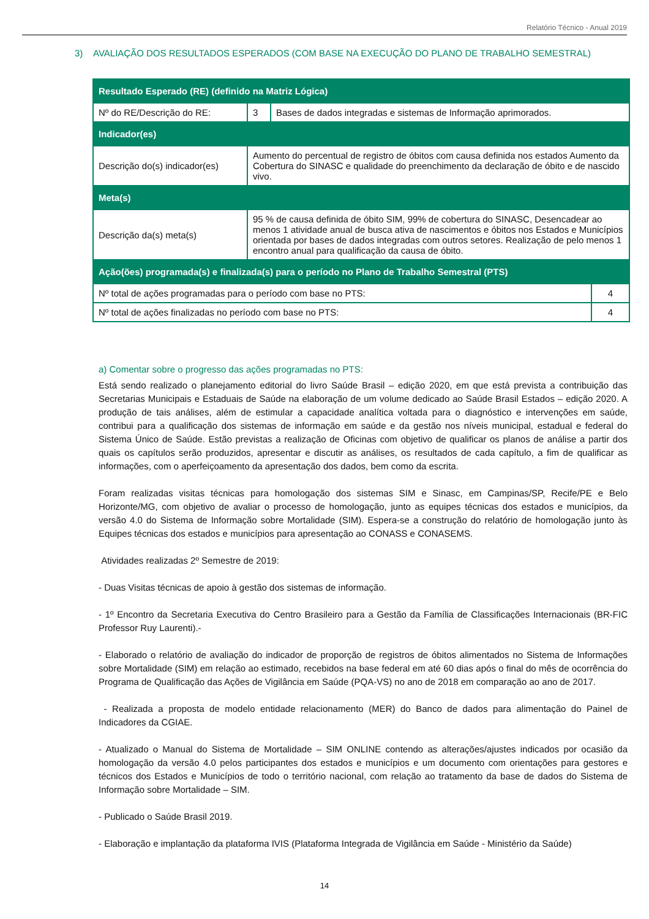Relatório Técnico - Anual 2019
3) AVALIAÇÃO DOS RESULTADOS ESPERADOS (COM BASE NA EXECUÇÃO DO PLANO DE TRABALHO SEMESTRAL)
| Resultado Esperado (RE) (definido na Matriz Lógica) | | | |
| --- | --- | --- | --- |
| Nº do RE/Descrição do RE: | 3 | Bases de dados integradas e sistemas de Informação aprimorados. | |
| Indicador(es) | | | |
| Descrição do(s) indicador(es) | Aumento do percentual de registro de óbitos com causa definida nos estados Aumento da Cobertura do SINASC e qualidade do preenchimento da declaração de óbito e de nascido vivo. | | |
| Meta(s) | | | |
| Descrição da(s) meta(s) | 95 % de causa definida de óbito SIM, 99% de cobertura do SINASC, Desencadear ao menos 1 atividade anual de busca ativa de nascimentos e óbitos nos Estados e Municípios orientada por bases de dados integradas com outros setores. Realização de pelo menos 1 encontro anual para qualificação da causa de óbito. | | |
| Ação(ões) programada(s) e finalizada(s) para o período no Plano de Trabalho Semestral (PTS) | | | |
| Nº total de ações programadas para o período com base no PTS: | | | 4 |
| Nº total de ações finalizadas no período com base no PTS: | | | 4 |
a) Comentar sobre o progresso das ações programadas no PTS:
Está sendo realizado o planejamento editorial do livro Saúde Brasil – edição 2020, em que está prevista a contribuição das Secretarias Municipais e Estaduais de Saúde na elaboração de um volume dedicado ao Saúde Brasil Estados – edição 2020. A produção de tais análises, além de estimular a capacidade analítica voltada para o diagnóstico e intervenções em saúde, contribui para a qualificação dos sistemas de informação em saúde e da gestão nos níveis municipal, estadual e federal do Sistema Único de Saúde. Estão previstas a realização de Oficinas com objetivo de qualificar os planos de análise a partir dos quais os capítulos serão produzidos, apresentar e discutir as análises, os resultados de cada capítulo, a fim de qualificar as informações, com o aperfeiçoamento da apresentação dos dados, bem como da escrita.
Foram realizadas visitas técnicas para homologação dos sistemas SIM e Sinasc, em Campinas/SP, Recife/PE e Belo Horizonte/MG, com objetivo de avaliar o processo de homologação, junto as equipes técnicas dos estados e municípios, da versão 4.0 do Sistema de Informação sobre Mortalidade (SIM). Espera-se a construção do relatório de homologação junto às Equipes técnicas dos estados e municípios para apresentação ao CONASS e CONASEMS.
Atividades realizadas 2º Semestre de 2019:
- Duas Visitas técnicas de apoio à gestão dos sistemas de informação.
- 1º Encontro da Secretaria Executiva do Centro Brasileiro para a Gestão da Família de Classificações Internacionais (BR-FIC Professor Ruy Laurenti).-
- Elaborado o relatório de avaliação do indicador de proporção de registros de óbitos alimentados no Sistema de Informações sobre Mortalidade (SIM) em relação ao estimado, recebidos na base federal em até 60 dias após o final do mês de ocorrência do Programa de Qualificação das Ações de Vigilância em Saúde (PQA-VS) no ano de 2018 em comparação ao ano de 2017.
- Realizada a proposta de modelo entidade relacionamento (MER) do Banco de dados para alimentação do Painel de Indicadores da CGIAE.
- Atualizado o Manual do Sistema de Mortalidade – SIM ONLINE contendo as alterações/ajustes indicados por ocasião da homologação da versão 4.0 pelos participantes dos estados e municípios e um documento com orientações para gestores e técnicos dos Estados e Municípios de todo o território nacional, com relação ao tratamento da base de dados do Sistema de Informação sobre Mortalidade – SIM.
- Publicado o Saúde Brasil 2019.
- Elaboração e implantação da plataforma IVIS (Plataforma Integrada de Vigilância em Saúde - Ministério da Saúde)
14